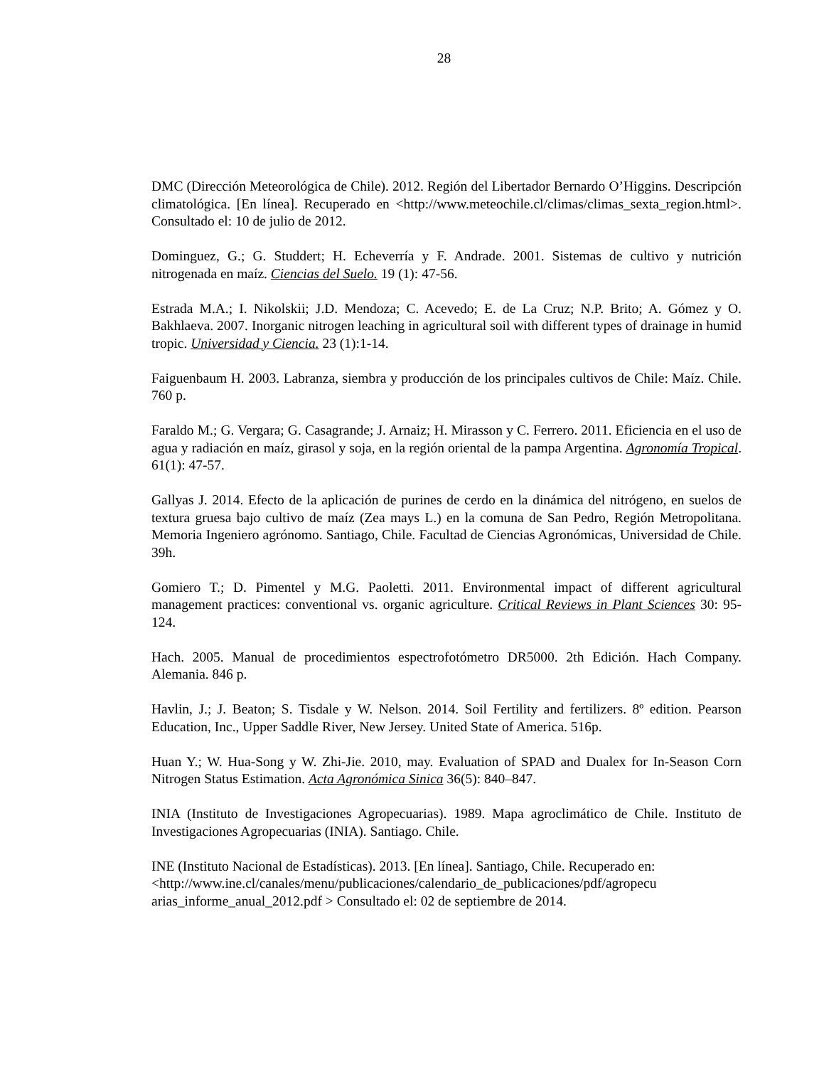28
DMC (Dirección Meteorológica de Chile). 2012. Región del Libertador Bernardo O’Higgins. Descripción climatológica. [En línea]. Recuperado en <http://www.meteochile.cl/climas/climas_sexta_region.html>. Consultado el: 10 de julio de 2012.
Dominguez, G.; G. Studdert; H. Echeverría y F. Andrade. 2001. Sistemas de cultivo y nutrición nitrogenada en maíz. Ciencias del Suelo. 19 (1): 47-56.
Estrada M.A.; I. Nikolskii; J.D. Mendoza; C. Acevedo; E. de La Cruz; N.P. Brito; A. Gómez y O. Bakhlaeva. 2007. Inorganic nitrogen leaching in agricultural soil with different types of drainage in humid tropic. Universidad y Ciencia. 23 (1):1-14.
Faiguenbaum H. 2003. Labranza, siembra y producción de los principales cultivos de Chile: Maíz. Chile. 760 p.
Faraldo M.; G. Vergara; G. Casagrande; J. Arnaiz; H. Mirasson y C. Ferrero. 2011. Eficiencia en el uso de agua y radiación en maíz, girasol y soja, en la región oriental de la pampa Argentina. Agronomía Tropical. 61(1): 47-57.
Gallyas J. 2014. Efecto de la aplicación de purines de cerdo en la dinámica del nitrógeno, en suelos de textura gruesa bajo cultivo de maíz (Zea mays L.) en la comuna de San Pedro, Región Metropolitana. Memoria Ingeniero agrónomo. Santiago, Chile. Facultad de Ciencias Agronómicas, Universidad de Chile. 39h.
Gomiero T.; D. Pimentel y M.G. Paoletti. 2011. Environmental impact of different agricultural management practices: conventional vs. organic agriculture. Critical Reviews in Plant Sciences 30: 95-124.
Hach. 2005. Manual de procedimientos espectrofotómetro DR5000. 2th Edición. Hach Company. Alemania. 846 p.
Havlin, J.; J. Beaton; S. Tisdale y W. Nelson. 2014. Soil Fertility and fertilizers. 8º edition. Pearson Education, Inc., Upper Saddle River, New Jersey. United State of America. 516p.
Huan Y.; W. Hua-Song y W. Zhi-Jie. 2010, may. Evaluation of SPAD and Dualex for In-Season Corn Nitrogen Status Estimation. Acta Agronómica Sinica 36(5): 840–847.
INIA (Instituto de Investigaciones Agropecuarias). 1989. Mapa agroclimático de Chile. Instituto de Investigaciones Agropecuarias (INIA). Santiago. Chile.
INE (Instituto Nacional de Estadísticas). 2013. [En línea]. Santiago, Chile. Recuperado en: <http://www.ine.cl/canales/menu/publicaciones/calendario_de_publicaciones/pdf/agropecu arias_informe_anual_2012.pdf > Consultado el: 02 de septiembre de 2014.